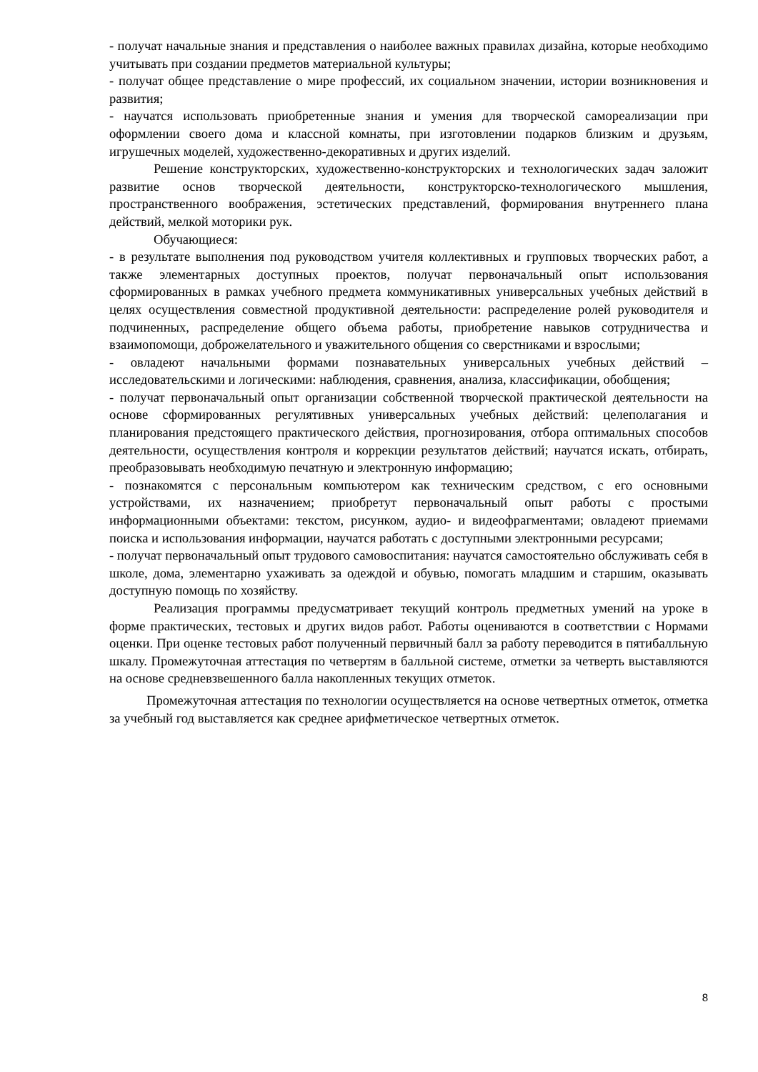- получат начальные знания и представления о наиболее важных правилах дизайна, которые необходимо учитывать при создании предметов материальной культуры;
- получат общее представление о мире профессий, их социальном значении, истории возникновения и развития;
- научатся использовать приобретенные знания и умения для творческой самореализации при оформлении своего дома и классной комнаты, при изготовлении подарков близким и друзьям, игрушечных моделей, художественно-декоративных и других изделий.
Решение конструкторских, художественно-конструкторских и технологических задач заложит развитие основ творческой деятельности, конструкторско-технологического мышления, пространственного воображения, эстетических представлений, формирования внутреннего плана действий, мелкой моторики рук.
Обучающиеся:
- в результате выполнения под руководством учителя коллективных и групповых творческих работ, а также элементарных доступных проектов, получат первоначальный опыт использования сформированных в рамках учебного предмета коммуникативных универсальных учебных действий в целях осуществления совместной продуктивной деятельности: распределение ролей руководителя и подчиненных, распределение общего объема работы, приобретение навыков сотрудничества и взаимопомощи, доброжелательного и уважительного общения со сверстниками и взрослыми;
- овладеют начальными формами познавательных универсальных учебных действий – исследовательскими и логическими: наблюдения, сравнения, анализа, классификации, обобщения;
- получат первоначальный опыт организации собственной творческой практической деятельности на основе сформированных регулятивных универсальных учебных действий: целеполагания и планирования предстоящего практического действия, прогнозирования, отбора оптимальных способов деятельности, осуществления контроля и коррекции результатов действий; научатся искать, отбирать, преобразовывать необходимую печатную и электронную информацию;
- познакомятся с персональным компьютером как техническим средством, с его основными устройствами, их назначением; приобретут первоначальный опыт работы с простыми информационными объектами: текстом, рисунком, аудио- и видеофрагментами; овладеют приемами поиска и использования информации, научатся работать с доступными электронными ресурсами;
- получат первоначальный опыт трудового самовоспитания: научатся самостоятельно обслуживать себя в школе, дома, элементарно ухаживать за одеждой и обувью, помогать младшим и старшим, оказывать доступную помощь по хозяйству.
Реализация программы предусматривает текущий контроль предметных умений на уроке в форме практических, тестовых и других видов работ. Работы оцениваются в соответствии с Нормами оценки. При оценке тестовых работ полученный первичный балл за работу переводится в пятибалльную шкалу. Промежуточная аттестация по четвертям в балльной системе, отметки за четверть выставляются на основе средневзвешенного балла накопленных текущих отметок.
Промежуточная аттестация по технологии осуществляется на основе четвертных отметок, отметка за учебный год выставляется как среднее арифметическое четвертных отметок.
8